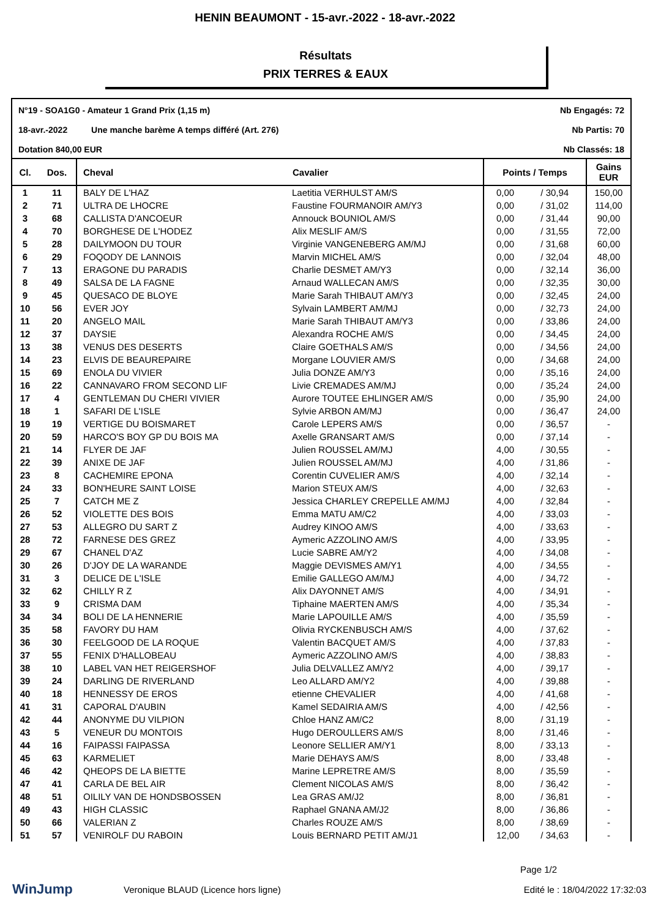HENIN BEAUMONT - 15-avr.-2022 - 18-avr.-2022
Résultats
PRIX TERRES & EAUX
N°19 - SOA1G0 - Amateur 1 Grand Prix (1,15 m) Nb Engagés: 72
18-avr.-2022 Une manche barème A temps différé (Art. 276) Nb Partis: 70
Dotation 840,00 EUR Nb Classés: 18
| Cl. | Dos. | Cheval | Cavalier | Points / Temps | | Gains EUR |
| --- | --- | --- | --- | --- | --- | --- |
| 1 | 11 | BALY DE L'HAZ | Laetitia VERHULST AM/S | 0,00 | / 30,94 | 150,00 |
| 2 | 71 | ULTRA DE LHOCRE | Faustine FOURMANOIR AM/Y3 | 0,00 | / 31,02 | 114,00 |
| 3 | 68 | CALLISTA D'ANCOEUR | Annouck BOUNIOL AM/S | 0,00 | / 31,44 | 90,00 |
| 4 | 70 | BORGHESE DE L'HODEZ | Alix MESLIF AM/S | 0,00 | / 31,55 | 72,00 |
| 5 | 28 | DAILYMOON DU TOUR | Virginie VANGENEBERG AM/MJ | 0,00 | / 31,68 | 60,00 |
| 6 | 29 | FOQODY DE LANNOIS | Marvin MICHEL AM/S | 0,00 | / 32,04 | 48,00 |
| 7 | 13 | ERAGONE DU PARADIS | Charlie DESMET AM/Y3 | 0,00 | / 32,14 | 36,00 |
| 8 | 49 | SALSA DE LA FAGNE | Arnaud WALLECAN AM/S | 0,00 | / 32,35 | 30,00 |
| 9 | 45 | QUESACO DE BLOYE | Marie Sarah THIBAUT AM/Y3 | 0,00 | / 32,45 | 24,00 |
| 10 | 56 | EVER JOY | Sylvain LAMBERT AM/MJ | 0,00 | / 32,73 | 24,00 |
| 11 | 20 | ANGELO MAIL | Marie Sarah THIBAUT AM/Y3 | 0,00 | / 33,86 | 24,00 |
| 12 | 37 | DAYSIE | Alexandra ROCHE AM/S | 0,00 | / 34,45 | 24,00 |
| 13 | 38 | VENUS DES DESERTS | Claire GOETHALS AM/S | 0,00 | / 34,56 | 24,00 |
| 14 | 23 | ELVIS DE BEAUREPAIRE | Morgane LOUVIER AM/S | 0,00 | / 34,68 | 24,00 |
| 15 | 69 | ENOLA DU VIVIER | Julia DONZE AM/Y3 | 0,00 | / 35,16 | 24,00 |
| 16 | 22 | CANNAVARO FROM SECOND LIF | Livie CREMADES AM/MJ | 0,00 | / 35,24 | 24,00 |
| 17 | 4 | GENTLEMAN DU CHERI VIVIER | Aurore TOUTEE EHLINGER AM/S | 0,00 | / 35,90 | 24,00 |
| 18 | 1 | SAFARI DE L'ISLE | Sylvie ARBON AM/MJ | 0,00 | / 36,47 | 24,00 |
| 19 | 19 | VERTIGE DU BOISMARET | Carole LEPERS AM/S | 0,00 | / 36,57 | - |
| 20 | 59 | HARCO'S BOY GP DU BOIS MA | Axelle GRANSART AM/S | 0,00 | / 37,14 | - |
| 21 | 14 | FLYER DE JAF | Julien ROUSSEL AM/MJ | 4,00 | / 30,55 | - |
| 22 | 39 | ANIXE DE JAF | Julien ROUSSEL AM/MJ | 4,00 | / 31,86 | - |
| 23 | 8 | CACHEMIRE EPONA | Corentin CUVELIER AM/S | 4,00 | / 32,14 | - |
| 24 | 33 | BON'HEURE SAINT LOISE | Marion STEUX AM/S | 4,00 | / 32,63 | - |
| 25 | 7 | CATCH ME Z | Jessica CHARLEY CREPELLE AM/MJ | 4,00 | / 32,84 | - |
| 26 | 52 | VIOLETTE DES BOIS | Emma MATU AM/C2 | 4,00 | / 33,03 | - |
| 27 | 53 | ALLEGRO DU SART Z | Audrey KINOO AM/S | 4,00 | / 33,63 | - |
| 28 | 72 | FARNESE DES GREZ | Aymeric AZZOLINO AM/S | 4,00 | / 33,95 | - |
| 29 | 67 | CHANEL D'AZ | Lucie SABRE AM/Y2 | 4,00 | / 34,08 | - |
| 30 | 26 | D'JOY DE LA WARANDE | Maggie DEVISMES AM/Y1 | 4,00 | / 34,55 | - |
| 31 | 3 | DELICE DE L'ISLE | Emilie GALLEGO AM/MJ | 4,00 | / 34,72 | - |
| 32 | 62 | CHILLY R Z | Alix DAYONNET AM/S | 4,00 | / 34,91 | - |
| 33 | 9 | CRISMA DAM | Tiphaine MAERTEN AM/S | 4,00 | / 35,34 | - |
| 34 | 34 | BOLI DE LA HENNERIE | Marie LAPOUILLE AM/S | 4,00 | / 35,59 | - |
| 35 | 58 | FAVORY DU HAM | Olivia RYCKENBUSCH AM/S | 4,00 | / 37,62 | - |
| 36 | 30 | FEELGOOD DE LA ROQUE | Valentin BACQUET AM/S | 4,00 | / 37,83 | - |
| 37 | 55 | FENIX D'HALLOBEAU | Aymeric AZZOLINO AM/S | 4,00 | / 38,83 | - |
| 38 | 10 | LABEL VAN HET REIGERSHOF | Julia DELVALLEZ AM/Y2 | 4,00 | / 39,17 | - |
| 39 | 24 | DARLING DE RIVERLAND | Leo ALLARD AM/Y2 | 4,00 | / 39,88 | - |
| 40 | 18 | HENNESSY DE EROS | etienne CHEVALIER | 4,00 | / 41,68 | - |
| 41 | 31 | CAPORAL D'AUBIN | Kamel SEDAIRIA AM/S | 4,00 | / 42,56 | - |
| 42 | 44 | ANONYME DU VILPION | Chloe HANZ AM/C2 | 8,00 | / 31,19 | - |
| 43 | 5 | VENEUR DU MONTOIS | Hugo DEROULLERS AM/S | 8,00 | / 31,46 | - |
| 44 | 16 | FAIPASSI FAIPASSA | Leonore SELLIER AM/Y1 | 8,00 | / 33,13 | - |
| 45 | 63 | KARMELIET | Marie DEHAYS AM/S | 8,00 | / 33,48 | - |
| 46 | 42 | QHEOPS DE LA BIETTE | Marine LEPRETRE AM/S | 8,00 | / 35,59 | - |
| 47 | 41 | CARLA DE BEL AIR | Clement NICOLAS AM/S | 8,00 | / 36,42 | - |
| 48 | 51 | OILILY VAN DE HONDSBOSSEN | Lea GRAS AM/J2 | 8,00 | / 36,81 | - |
| 49 | 43 | HIGH CLASSIC | Raphael GNANA AM/J2 | 8,00 | / 36,86 | - |
| 50 | 66 | VALERIAN Z | Charles ROUZE AM/S | 8,00 | / 38,69 | - |
| 51 | 57 | VENIROLF DU RABOIN | Louis BERNARD PETIT AM/J1 | 12,00 | / 34,63 | - |
Page 1/2
WinJump Veronique BLAUD (Licence hors ligne) Edité le : 18/04/2022 17:32:03